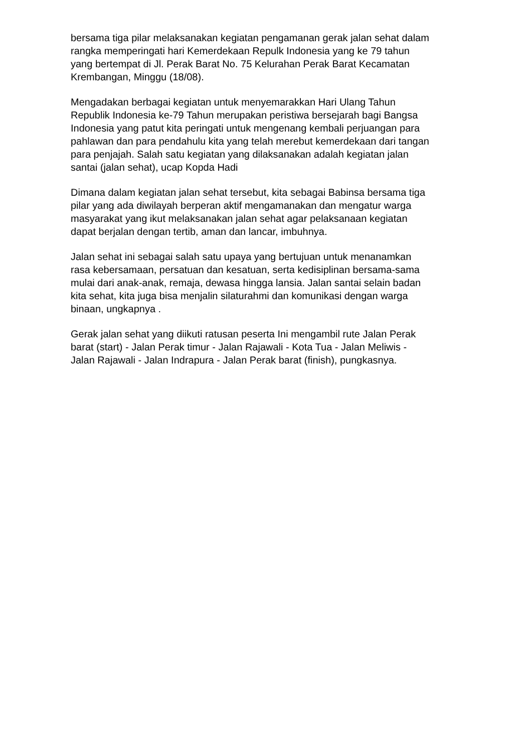bersama tiga pilar melaksanakan kegiatan pengamanan gerak jalan sehat dalam rangka memperingati hari Kemerdekaan Repulk Indonesia yang ke 79 tahun yang bertempat di Jl. Perak Barat No. 75 Kelurahan Perak Barat Kecamatan Krembangan, Minggu (18/08).
Mengadakan berbagai kegiatan untuk menyemarakkan Hari Ulang Tahun Republik Indonesia ke-79 Tahun merupakan peristiwa bersejarah bagi Bangsa Indonesia yang patut kita peringati untuk mengenang kembali perjuangan para pahlawan dan para pendahulu kita yang telah merebut kemerdekaan dari tangan para penjajah. Salah satu kegiatan yang dilaksanakan adalah kegiatan jalan santai (jalan sehat), ucap Kopda Hadi
Dimana dalam kegiatan jalan sehat tersebut, kita sebagai Babinsa bersama tiga pilar yang ada diwilayah berperan aktif mengamanakan dan mengatur warga masyarakat yang ikut melaksanakan jalan sehat agar pelaksanaan kegiatan dapat berjalan dengan tertib, aman dan lancar, imbuhnya.
Jalan sehat ini sebagai salah satu upaya yang bertujuan untuk menanamkan rasa kebersamaan, persatuan dan kesatuan, serta kedisiplinan bersama-sama mulai dari anak-anak, remaja, dewasa hingga lansia. Jalan santai selain badan kita sehat, kita juga bisa menjalin silaturahmi dan komunikasi dengan warga binaan, ungkapnya .
Gerak jalan sehat yang diikuti ratusan peserta Ini mengambil rute Jalan Perak barat (start) - Jalan Perak timur - Jalan Rajawali - Kota Tua - Jalan Meliwis - Jalan Rajawali - Jalan Indrapura - Jalan Perak barat (finish), pungkasnya.